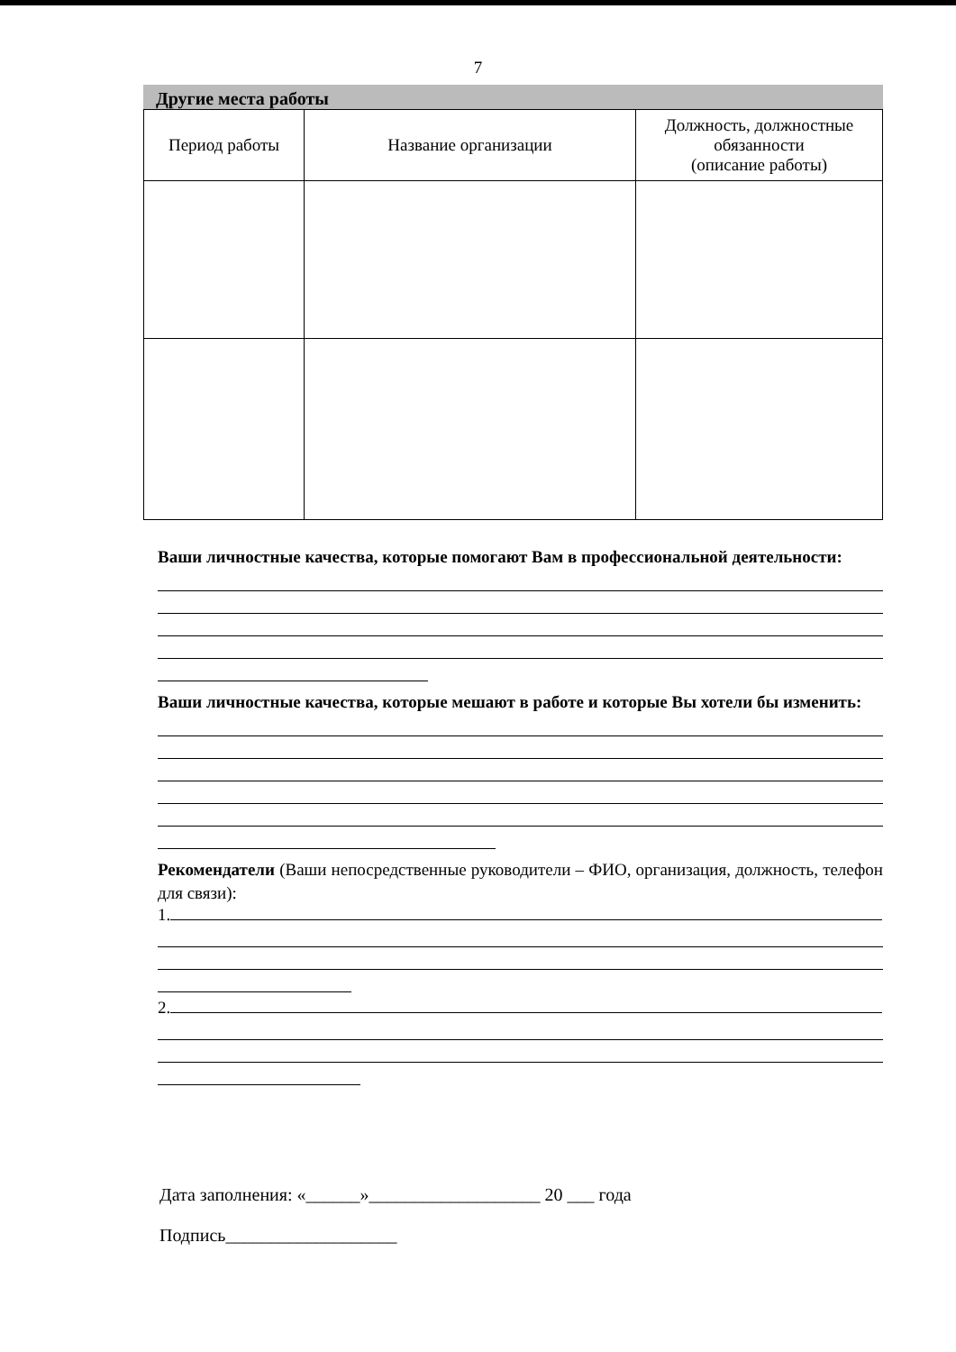7
Другие места работы
| Период работы | Название организации | Должность, должностные обязанности (описание работы) |
| --- | --- | --- |
Ваши личностные качества, которые помогают Вам в профессиональной деятельности:
Ваши личностные качества, которые мешают в работе и которые Вы хотели бы изменить:
Рекомендатели (Ваши непосредственные руководители – ФИО, организация, должность, телефон для связи):
1.
2.
Дата заполнения: «______»___________________ 20 ___ года
Подпись___________________